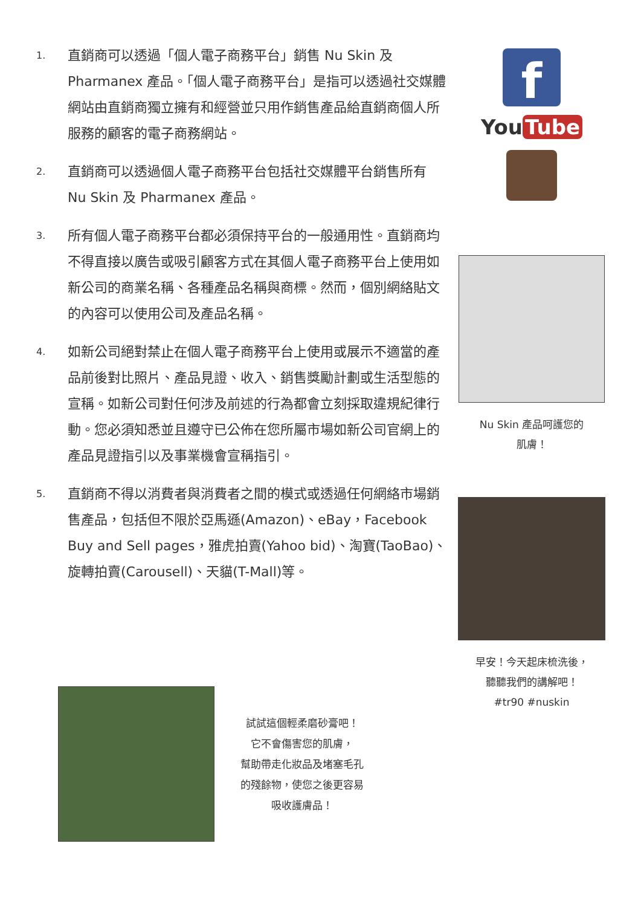1.
直銷商可以透過「個人電子商務平台」銷售 Nu Skin 及 Pharmanex 產品。「個人電子商務平台」是指可以透過社交媒體網站由直銷商獨立擁有和經營並只用作銷售產品給直銷商個人所服務的顧客的電子商務網站。
2.
直銷商可以透過個人電子商務平台包括社交媒體平台銷售所有 Nu Skin 及 Pharmanex 產品。
3.
所有個人電子商務平台都必須保持平台的一般通用性。直銷商均不得直接以廣告或吸引顧客方式在其個人電子商務平台上使用如新公司的商業名稱、各種產品名稱與商標。然而，個別網絡貼文的內容可以使用公司及產品名稱。
4.
如新公司絕對禁止在個人電子商務平台上使用或展示不適當的產品前後對比照片、產品見證、收入、銷售獎勵計劃或生活型態的宣稱。如新公司對任何涉及前述的行為都會立刻採取違規紀律行動。您必須知悉並且遵守已公佈在您所屬市場如新公司官網上的產品見證指引以及事業機會宣稱指引。
5.
直銷商不得以消費者與消費者之間的模式或透過任何網絡市場銷售產品，包括但不限於亞馬遜(Amazon)、eBay，Facebook Buy and Sell pages，雅虎拍賣(Yahoo bid)、淘寶(TaoBao)、旋轉拍賣(Carousell)、天貓(T-Mall)等。
f
You Tube
Nu Skin 產品呵護您的
肌膚！
早安！今天起床梳洗後，
聽聽我們的講解吧！
#tr90 #nuskin
試試這個輕柔磨砂膏吧！
它不會傷害您的肌膚，
幫助帶走化妝品及堵塞毛孔
的殘餘物，使您之後更容易
吸收護膚品！